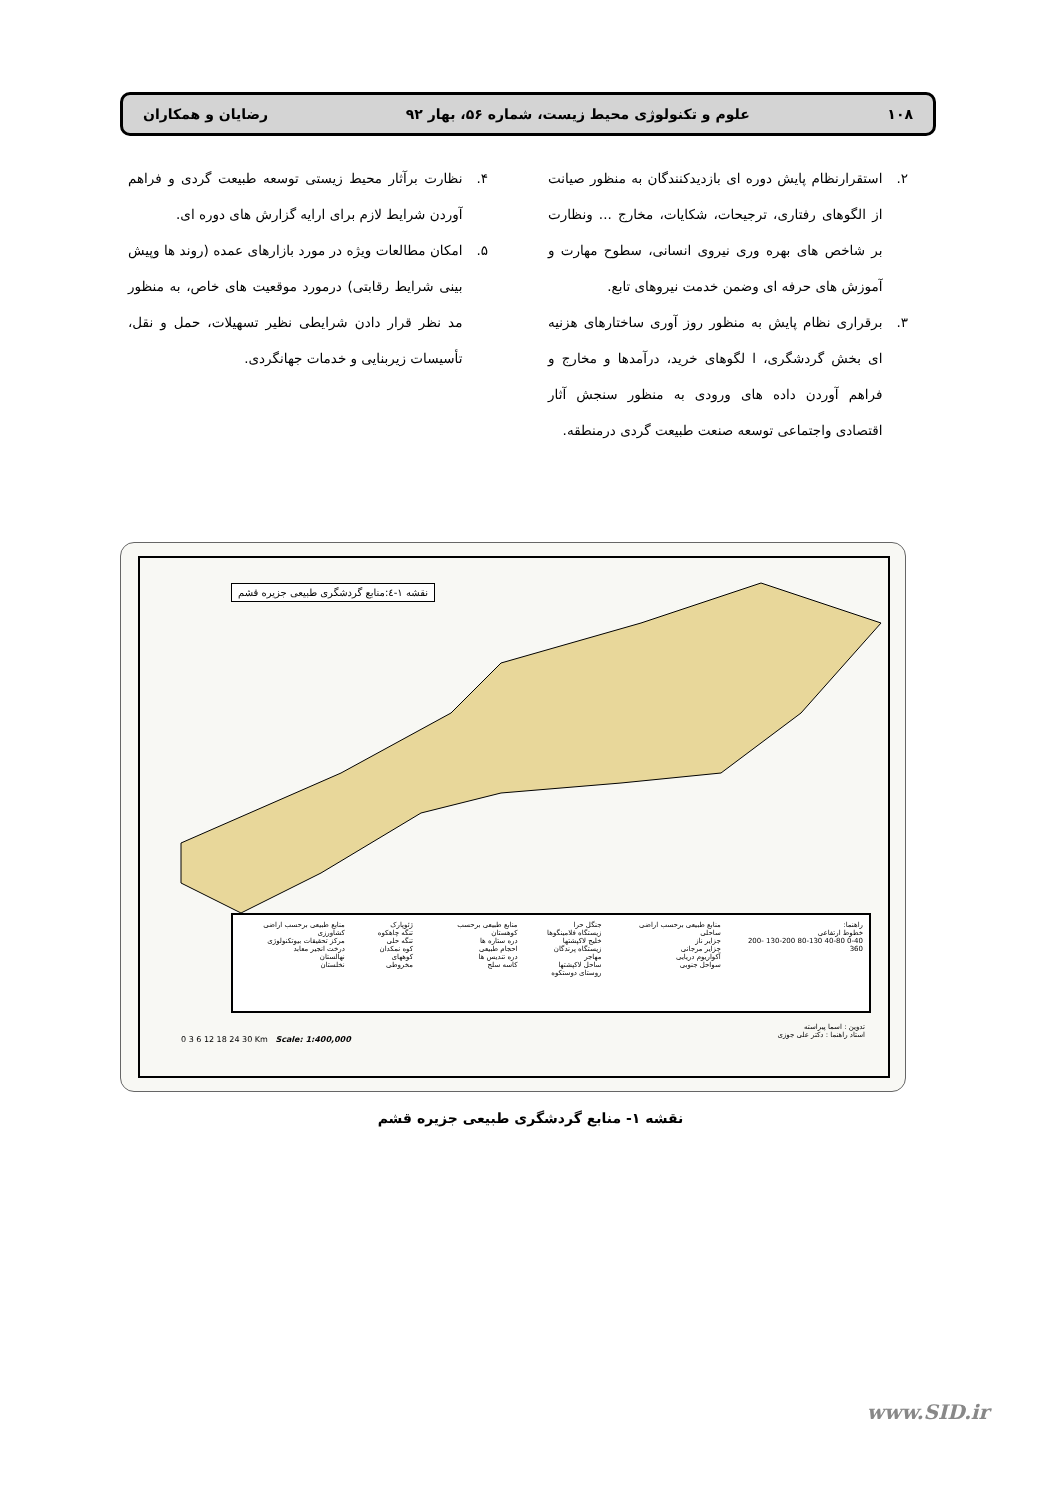۱۰۸ علوم و تکنولوژی محیط زیست، شماره ۵۶، بهار ۹۲ رضایان و همکاران
۲. استقرارنظام پایش دوره ای بازدیدکنندگان به منظور صیانت از الگوهای رفتاری، ترجیحات، شکایات، مخارج ... ونظارت بر شاخص های بهره وری نیروی انسانی، سطوح مهارت و آموزش های حرفه ای وضمن خدمت نیروهای تابع.
۳. برقراری نظام پایش به منظور روز آوری ساختارهای هزنیه ای بخش گردشگری، ا لگوهای خرید، درآمدها و مخارج و فراهم آوردن داده های ورودی به منظور سنجش آثار اقتصادی واجتماعی توسعه صنعت طبیعت گردی درمنطقه.
۴. نظارت برآثار محیط زیستی توسعه طبیعت گردی و فراهم آوردن شرایط لازم برای ارایه گزارش های دوره ای.
۵. امکان مطالعات ویژه در مورد بازارهای عمده (روند ها وپیش بینی شرایط رقابتی) درمورد موقعیت های خاص، به منظور مد نظر قرار دادن شرایطی نظیر تسهیلات، حمل و نقل، تأسیسات زیربنایی و خدمات جهانگردی.
نقشه ۱-٤:منابع گردشگری طبیعی جزیره قشم
راهنما:
خطوط ارتفاعی
0-40 40-80 80-130 130-200 200-360
منابع طبیعی برحسب اراضی ساحلی
جزایر ناز
جزایر مرجانی
آکواریوم دریایی
سواحل جنوبی
جنگل حرا
زیستگاه فلامینگوها
خلیج لاکپشتها
زیستگاه پرندگان مهاجر
ساحل لاکپشتها
روستای دوستکوه
منابع طبیعی برحسب کوهستان
دره ستاره ها
احجام طبیعی
دره تندیس ها
کاسه سلج
ژئوپارک
تنگه چاهکوه
تنگه حلی
کوه نمکدان
کوههای مخروطی
منابع طبیعی برحسب اراضی کشاورزی
مرکز تحقیقات بیوتکنولوژی
درخت انجیر معابد
نهالستان
نخلستان
0 3 6 12 18 24 30 Km Scale: 1:400,000
تدوین : اسما پیراسته
استاد راهنما : دکتر علی جوزی
نقشه ۱- منابع گردشگری طبیعی جزیره قشم
www.SID.ir